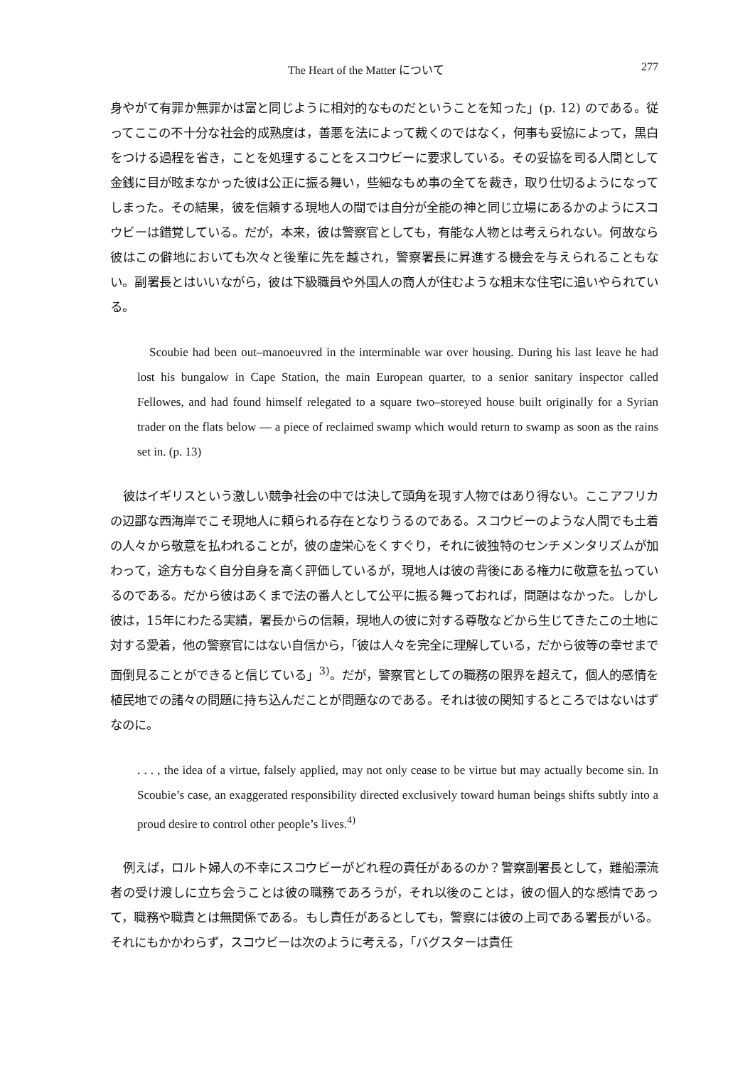The Heart of the Matter について 277
身やがて有罪か無罪かは富と同じように相対的なものだということを知った」(p. 12) のである。従ってここの不十分な社会的成熟度は，善悪を法によって裁くのではなく，何事も妥協によって，黒白をつける過程を省き，ことを処理することをスコウビーに要求している。その妥協を司る人間として金銭に目が眩まなかった彼は公正に振る舞い，些細なもめ事の全てを裁き，取り仕切るようになってしまった。その結果，彼を信頼する現地人の間では自分が全能の神と同じ立場にあるかのようにスコウビーは錯覚している。だが，本来，彼は警察官としても，有能な人物とは考えられない。何故なら彼はこの僻地においても次々と後輩に先を越され，警察署長に昇進する機会を与えられることもない。副署長とはいいながら，彼は下級職員や外国人の商人が住むような粗末な住宅に追いやられている。
Scoubie had been out–manoeuvred in the interminable war over housing. During his last leave he had lost his bungalow in Cape Station, the main European quarter, to a senior sanitary inspector called Fellowes, and had found himself relegated to a square two–storeyed house built originally for a Syrian trader on the flats below — a piece of reclaimed swamp which would return to swamp as soon as the rains set in. (p. 13)
彼はイギリスという激しい競争社会の中では決して頭角を現す人物ではあり得ない。ここアフリカの辺鄙な西海岸でこそ現地人に頼られる存在となりうるのである。スコウビーのような人間でも土着の人々から敬意を払われることが，彼の虚栄心をくすぐり，それに彼独特のセンチメンタリズムが加わって，途方もなく自分自身を高く評価しているが，現地人は彼の背後にある権力に敬意を払っているのである。だから彼はあくまで法の番人として公平に振る舞っておれば，問題はなかった。しかし彼は，15年にわたる実績，署長からの信頼，現地人の彼に対する尊敬などから生じてきたこの土地に対する愛着，他の警察官にはない自信から，「彼は人々を完全に理解している，だから彼等の幸せまで面倒見ることができると信じている」<sup>3)</sup>。だが，警察官としての職務の限界を超えて，個人的感情を植民地での諸々の問題に持ち込んだことが問題なのである。それは彼の関知するところではないはずなのに。
. . . , the idea of a virtue, falsely applied, may not only cease to be virtue but may actually become sin. In Scoubie’s case, an exaggerated responsibility directed exclusively toward human beings shifts subtly into a proud desire to control other people’s lives.<sup>4)</sup>
例えば，ロルト婦人の不幸にスコウビーがどれ程の責任があるのか？警察副署長として，難船漂流者の受け渡しに立ち会うことは彼の職務であろうが，それ以後のことは，彼の個人的な感情であって，職務や職責とは無関係である。もし責任があるとしても，警察には彼の上司である署長がいる。それにもかかわらず，スコウビーは次のように考える，「バグスターは責任